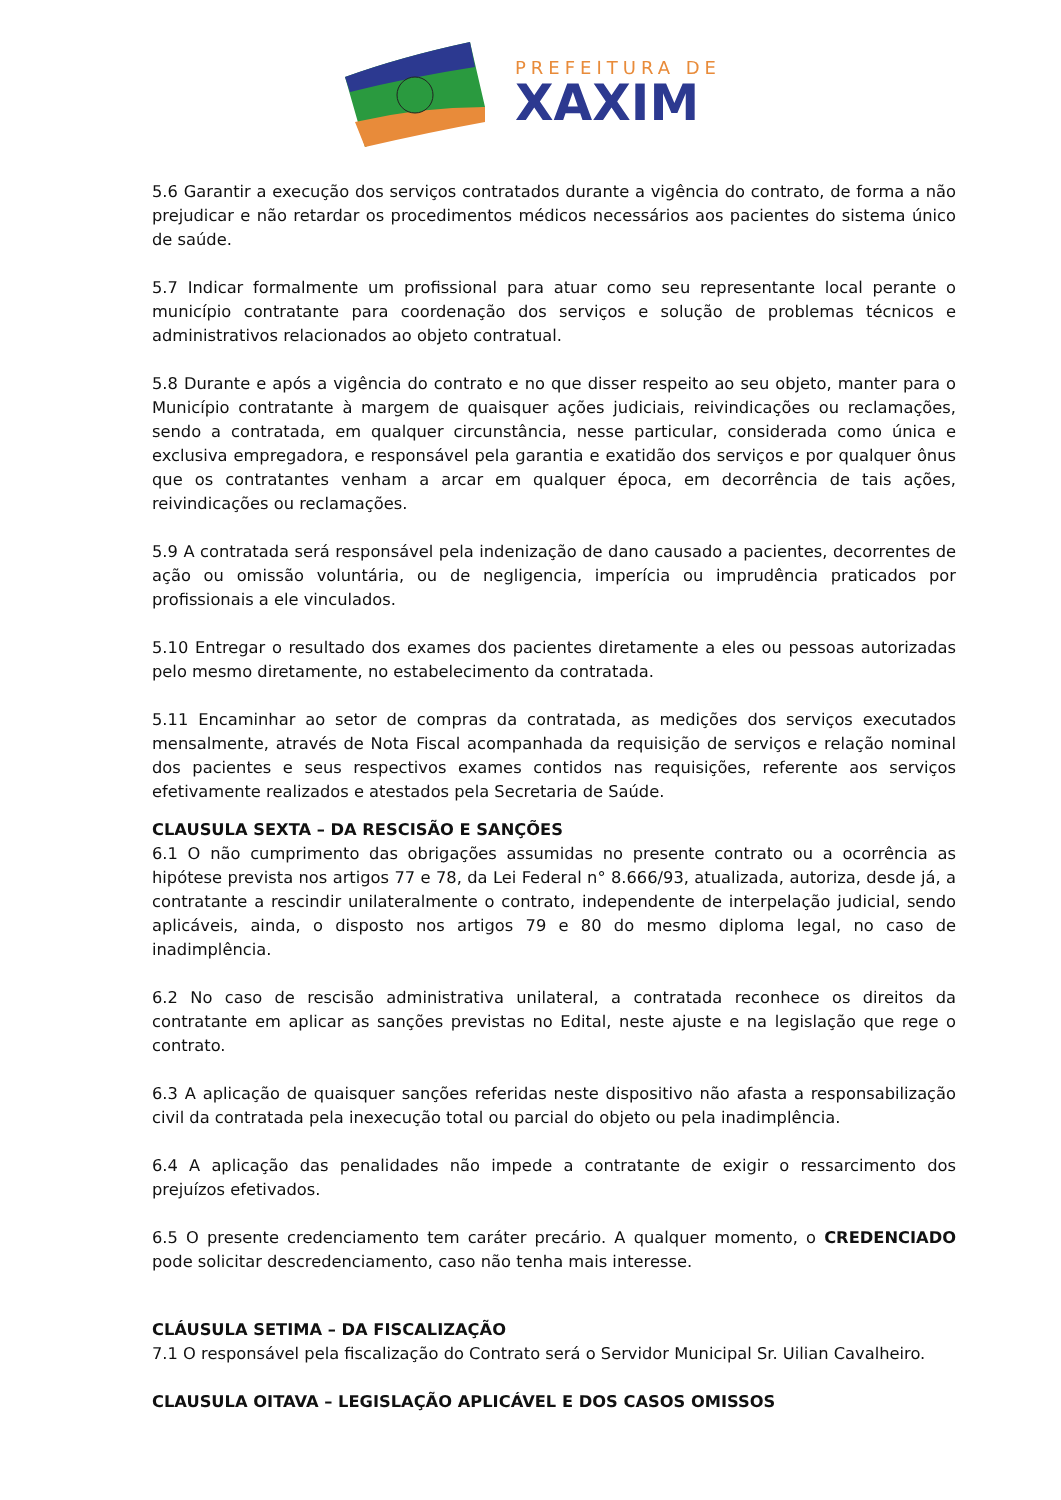PREFEITURA DE
XAXIM
5.6 Garantir a execução dos serviços contratados durante a vigência do contrato, de forma a não prejudicar e não retardar os procedimentos médicos necessários aos pacientes do sistema único de saúde.
5.7 Indicar formalmente um profissional para atuar como seu representante local perante o município contratante para coordenação dos serviços e solução de problemas técnicos e administrativos relacionados ao objeto contratual.
5.8 Durante e após a vigência do contrato e no que disser respeito ao seu objeto, manter para o Município contratante à margem de quaisquer ações judiciais, reivindicações ou reclamações, sendo a contratada, em qualquer circunstância, nesse particular, considerada como única e exclusiva empregadora, e responsável pela garantia e exatidão dos serviços e por qualquer ônus que os contratantes venham a arcar em qualquer época, em decorrência de tais ações, reivindicações ou reclamações.
5.9 A contratada será responsável pela indenização de dano causado a pacientes, decorrentes de ação ou omissão voluntária, ou de negligencia, imperícia ou imprudência praticados por profissionais a ele vinculados.
5.10 Entregar o resultado dos exames dos pacientes diretamente a eles ou pessoas autorizadas pelo mesmo diretamente, no estabelecimento da contratada.
5.11 Encaminhar ao setor de compras da contratada, as medições dos serviços executados mensalmente, através de Nota Fiscal acompanhada da requisição de serviços e relação nominal dos pacientes e seus respectivos exames contidos nas requisições, referente aos serviços efetivamente realizados e atestados pela Secretaria de Saúde.
CLAUSULA SEXTA – DA RESCISÃO E SANÇÕES
6.1 O não cumprimento das obrigações assumidas no presente contrato ou a ocorrência as hipótese prevista nos artigos 77 e 78, da Lei Federal n° 8.666/93, atualizada, autoriza, desde já, a contratante a rescindir unilateralmente o contrato, independente de interpelação judicial, sendo aplicáveis, ainda, o disposto nos artigos 79 e 80 do mesmo diploma legal, no caso de inadimplência.
6.2 No caso de rescisão administrativa unilateral, a contratada reconhece os direitos da contratante em aplicar as sanções previstas no Edital, neste ajuste e na legislação que rege o contrato.
6.3 A aplicação de quaisquer sanções referidas neste dispositivo não afasta a responsabilização civil da contratada pela inexecução total ou parcial do objeto ou pela inadimplência.
6.4 A aplicação das penalidades não impede a contratante de exigir o ressarcimento dos prejuízos efetivados.
6.5 O presente credenciamento tem caráter precário. A qualquer momento, o CREDENCIADO pode solicitar descredenciamento, caso não tenha mais interesse.
CLÁUSULA SETIMA – DA FISCALIZAÇÃO
7.1 O responsável pela fiscalização do Contrato será o Servidor Municipal Sr. Uilian Cavalheiro.
CLAUSULA OITAVA – LEGISLAÇÃO APLICÁVEL E DOS CASOS OMISSOS